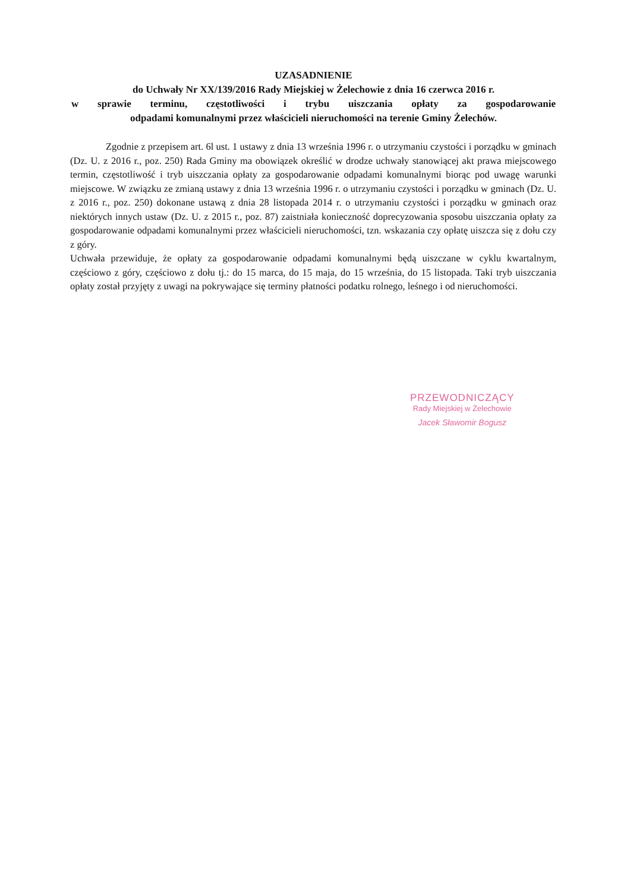UZASADNIENIE
do Uchwały Nr XX/139/2016 Rady Miejskiej w Żelechowie z dnia 16 czerwca 2016 r.
w sprawie terminu, częstotliwości i trybu uiszczania opłaty za gospodarowanie
odpadami komunalnymi przez właścicieli nieruchomości na terenie Gminy Żelechów.
Zgodnie z przepisem art. 6l ust. 1 ustawy z dnia 13 września 1996 r. o utrzymaniu czystości i porządku w gminach (Dz. U. z 2016 r., poz. 250) Rada Gminy ma obowiązek określić w drodze uchwały stanowiącej akt prawa miejscowego termin, częstotliwość i tryb uiszczania opłaty za gospodarowanie odpadami komunalnymi biorąc pod uwagę warunki miejscowe. W związku ze zmianą ustawy z dnia 13 września 1996 r. o utrzymaniu czystości i porządku w gminach (Dz. U. z 2016 r., poz. 250) dokonane ustawą z dnia 28 listopada 2014 r. o utrzymaniu czystości i porządku w gminach oraz niektórych innych ustaw (Dz. U. z 2015 r., poz. 87) zaistniała konieczność doprecyzowania sposobu uiszczania opłaty za gospodarowanie odpadami komunalnymi przez właścicieli nieruchomości, tzn. wskazania czy opłatę uiszcza się z dołu czy z góry.
Uchwała przewiduje, że opłaty za gospodarowanie odpadami komunalnymi będą uiszczane w cyklu kwartalnym, częściowo z góry, częściowo z dołu tj.: do 15 marca, do 15 maja, do 15 września, do 15 listopada. Taki tryb uiszczania opłaty został przyjęty z uwagi na pokrywające się terminy płatności podatku rolnego, leśnego i od nieruchomości.
PRZEWODNICZĄCY
Rady Miejskiej w Żelechowie
Jacek Sławomir Bogusz